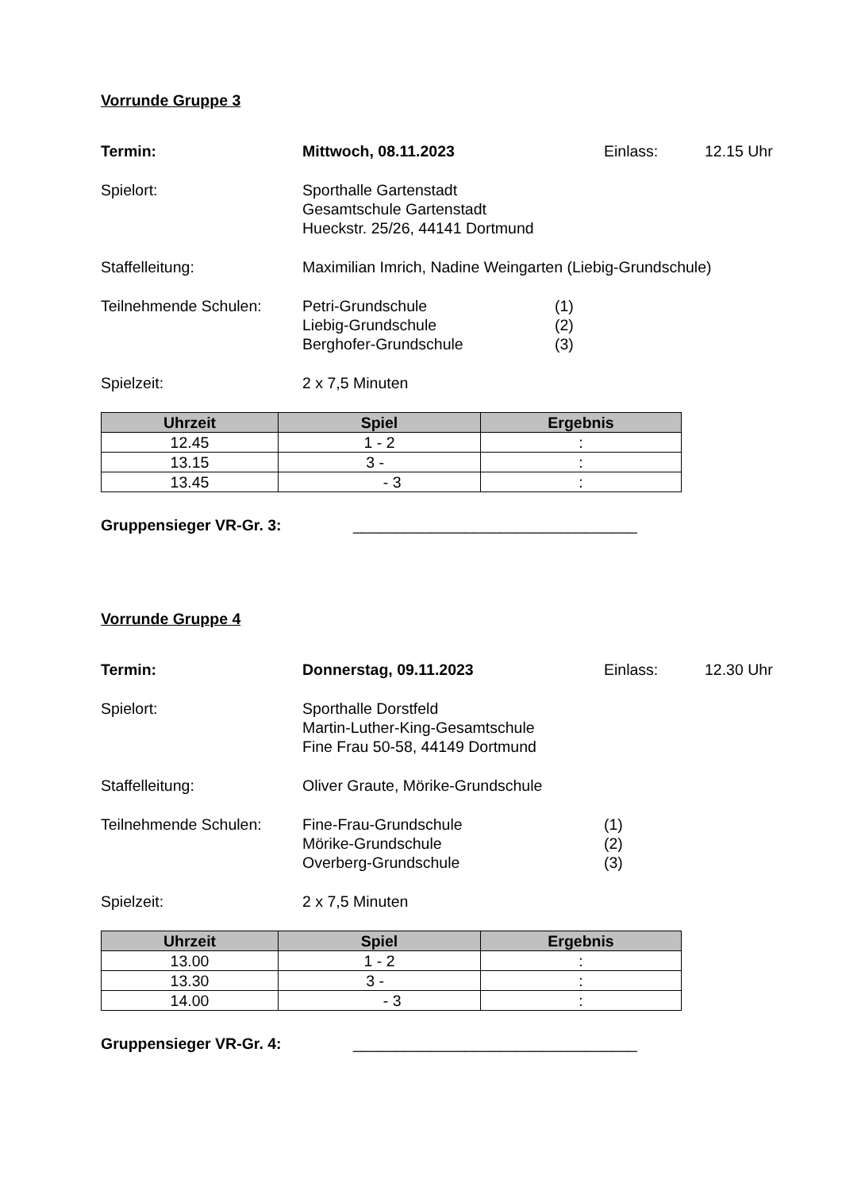Vorrunde Gruppe 3
Termin: Mittwoch, 08.11.2023 Einlass: 12.15 Uhr
Spielort: Sporthalle Gartenstadt
Gesamtschule Gartenstadt
Hueckstr. 25/26, 44141 Dortmund
Staffelleitung: Maximilian Imrich, Nadine Weingarten (Liebig-Grundschule)
Teilnehmende Schulen: Petri-Grundschule
Liebig-Grundschule
Berghofer-Grundschule
(1)
(2)
(3)
Spielzeit: 2 x 7,5 Minuten
| Uhrzeit | Spiel | Ergebnis |
| --- | --- | --- |
| 12.45 | 1 - 2 | : |
| 13.15 | 3 - | : |
| 13.45 | - 3 | : |
Gruppensieger VR-Gr. 3: _________________________________
Vorrunde Gruppe 4
Termin: Donnerstag, 09.11.2023 Einlass: 12.30 Uhr
Spielort: Sporthalle Dorstfeld
Martin-Luther-King-Gesamtschule
Fine Frau 50-58, 44149 Dortmund
Staffelleitung: Oliver Graute, Mörike-Grundschule
Teilnehmende Schulen: Fine-Frau-Grundschule
Mörike-Grundschule
Overberg-Grundschule
(1)
(2)
(3)
Spielzeit: 2 x 7,5 Minuten
| Uhrzeit | Spiel | Ergebnis |
| --- | --- | --- |
| 13.00 | 1 - 2 | : |
| 13.30 | 3 - | : |
| 14.00 | - 3 | : |
Gruppensieger VR-Gr. 4: _________________________________